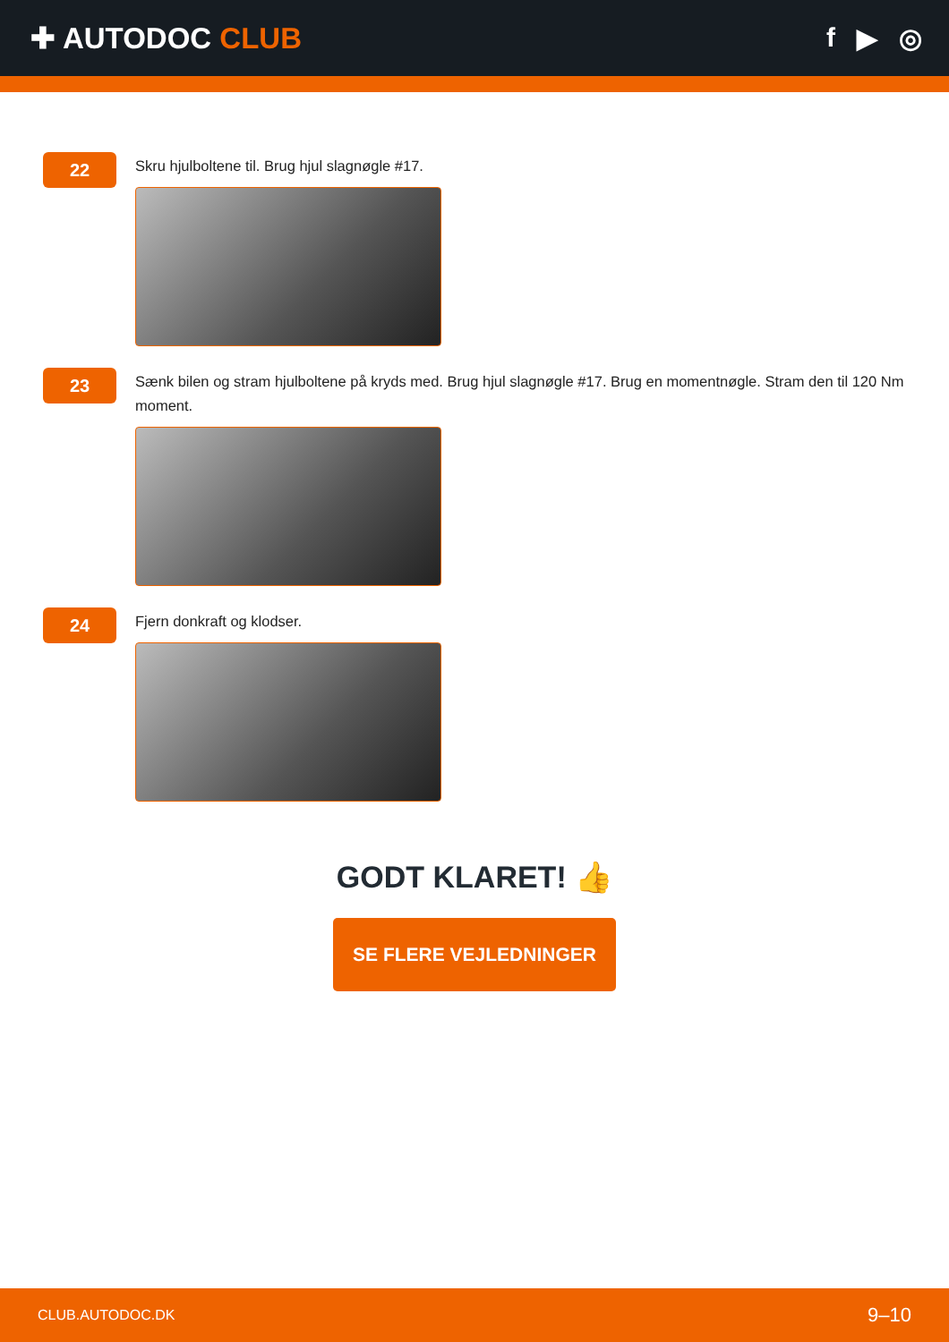✚ AUTODOC CLUB f ▶ ◎
22
Skru hjulboltene til. Brug hjul slagnøgle #17.
23
Sænk bilen og stram hjulboltene på kryds med. Brug hjul slagnøgle #17. Brug en momentnøgle. Stram den til 120 Nm moment.
24
Fjern donkraft og klodser.
GODT KLARET! 👍
SE FLERE VEJLEDNINGER
CLUB.AUTODOC.DK 9–10